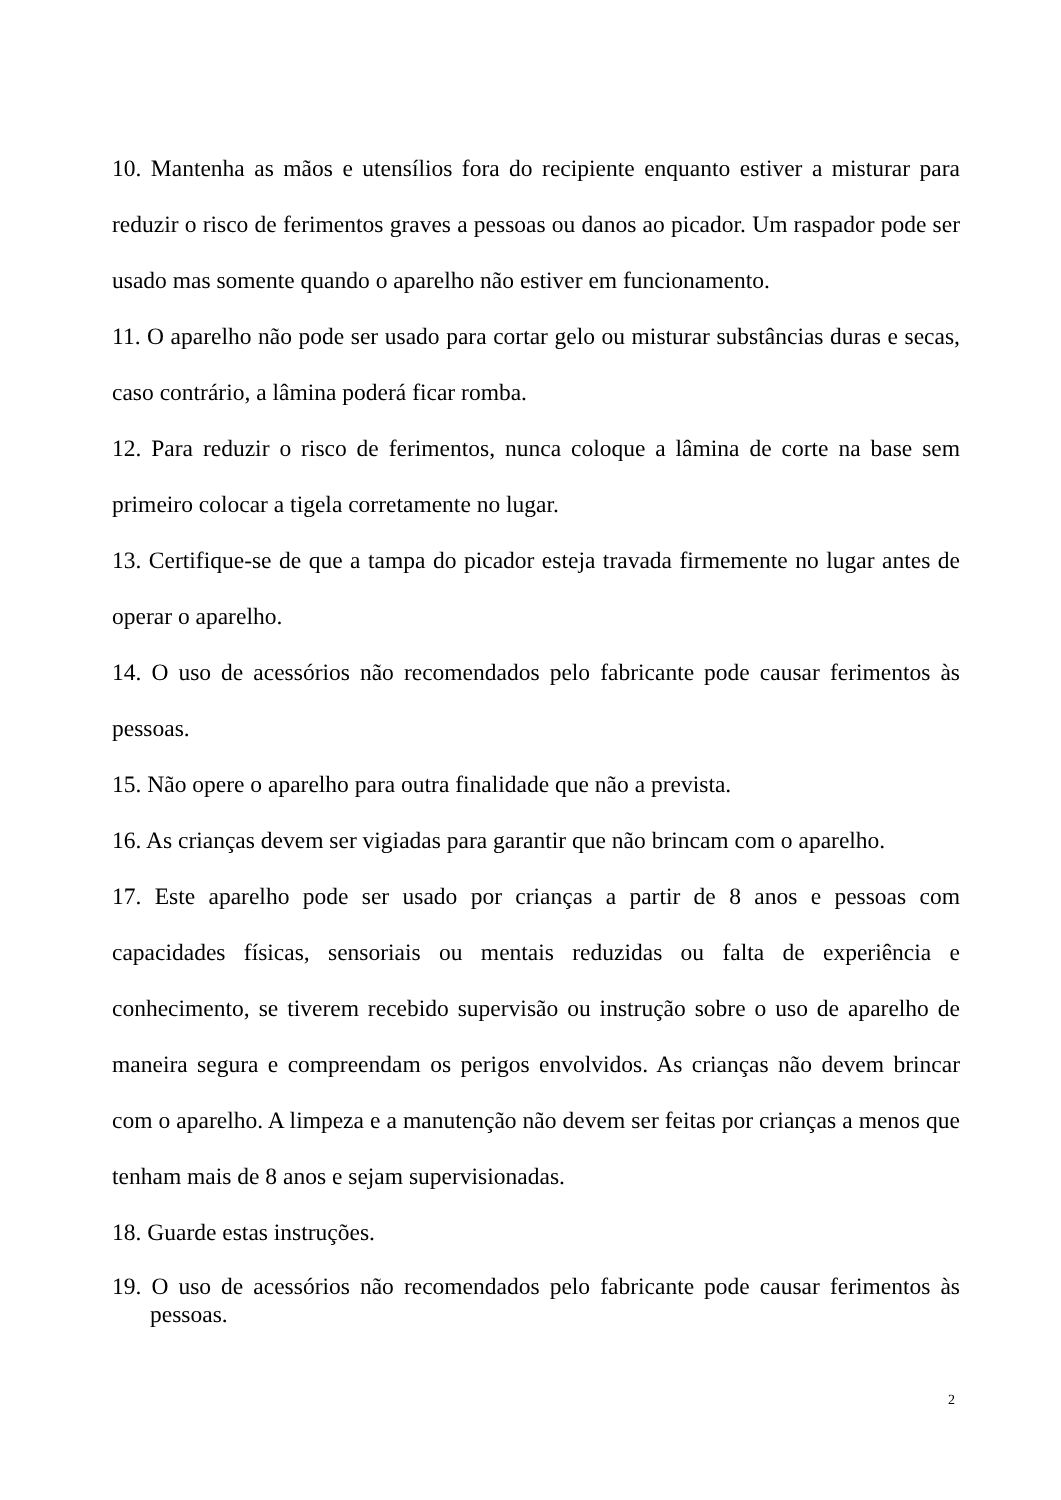10. Mantenha as mãos e utensílios fora do recipiente enquanto estiver a misturar para reduzir o risco de ferimentos graves a pessoas ou danos ao picador. Um raspador pode ser usado mas somente quando o aparelho não estiver em funcionamento.
11. O aparelho não pode ser usado para cortar gelo ou misturar substâncias duras e secas, caso contrário, a lâmina poderá ficar romba.
12. Para reduzir o risco de ferimentos, nunca coloque a lâmina de corte na base sem primeiro colocar a tigela corretamente no lugar.
13. Certifique-se de que a tampa do picador esteja travada firmemente no lugar antes de operar o aparelho.
14. O uso de acessórios não recomendados pelo fabricante pode causar ferimentos às pessoas.
15. Não opere o aparelho para outra finalidade que não a prevista.
16. As crianças devem ser vigiadas para garantir que não brincam com o aparelho.
17. Este aparelho pode ser usado por crianças a partir de 8 anos e pessoas com capacidades físicas, sensoriais ou mentais reduzidas ou falta de experiência e conhecimento, se tiverem recebido supervisão ou instrução sobre o uso de aparelho de maneira segura e compreendam os perigos envolvidos. As crianças não devem brincar com o aparelho. A limpeza e a manutenção não devem ser feitas por crianças a menos que tenham mais de 8 anos e sejam supervisionadas.
18. Guarde estas instruções.
19. O uso de acessórios não recomendados pelo fabricante pode causar ferimentos às pessoas.
2